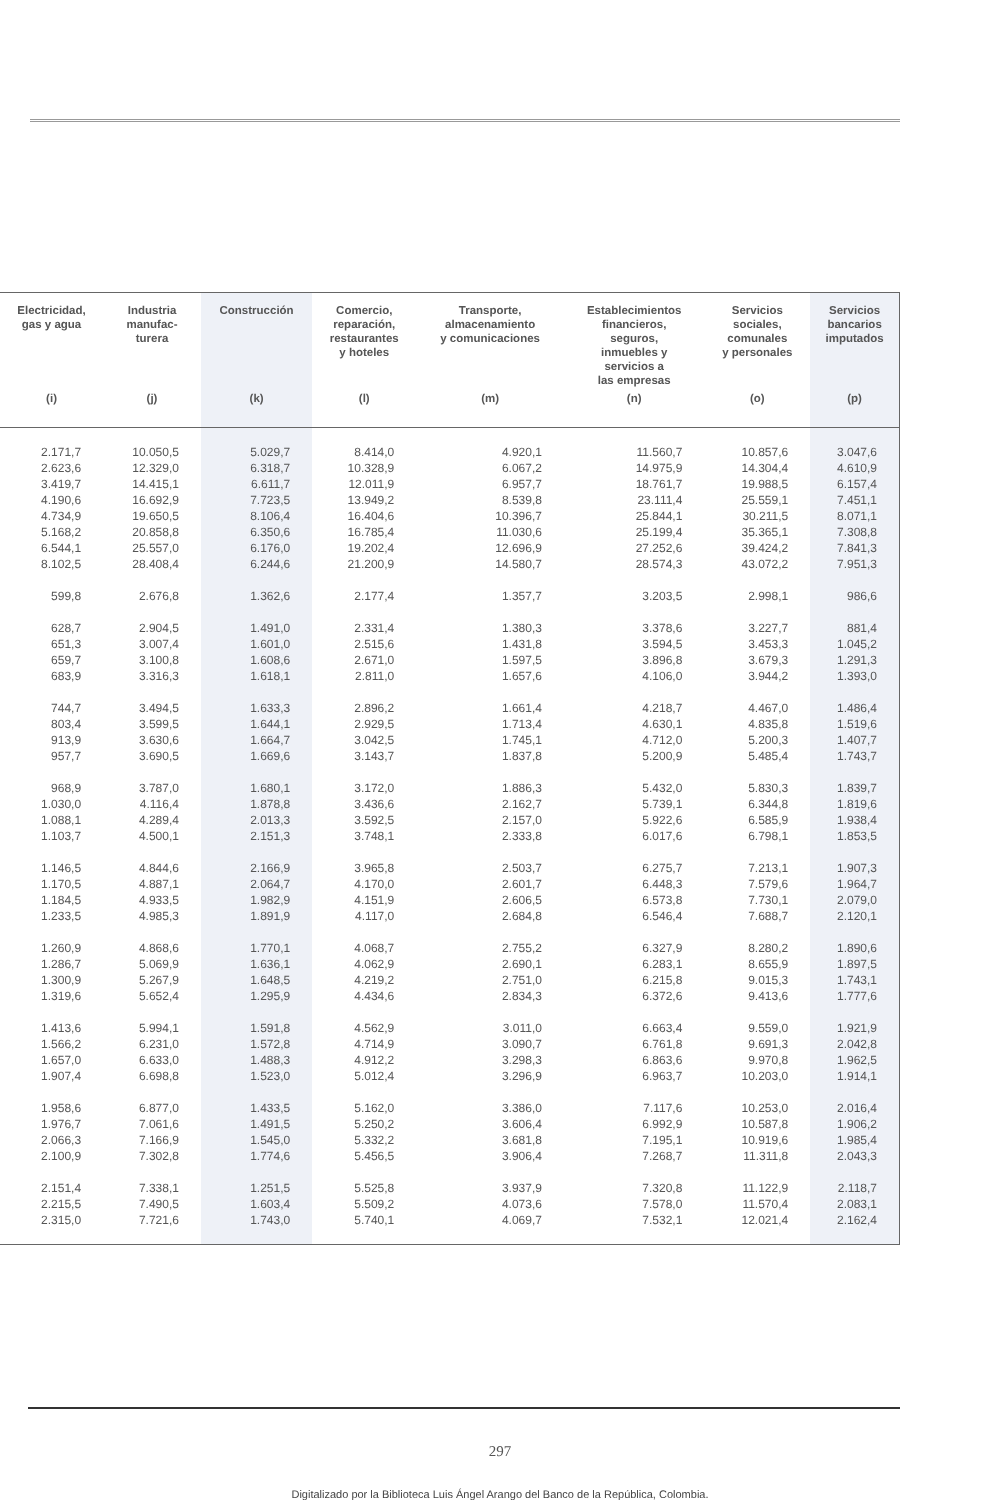| Electricidad, gas y agua | Industria manufac- turera | Construcción | Comercio, reparación, restaurantes y hoteles | Transporte, almacenamiento y comunicaciones | Establecimientos financieros, seguros, inmuebles y servicios a las empresas | Servicios sociales, comunales y personales | Servicios bancarios imputados |
| --- | --- | --- | --- | --- | --- | --- | --- |
| (i) | (j) | (k) | (l) | (m) | (n) | (o) | (p) |
| 2.171,7 | 10.050,5 | 5.029,7 | 8.414,0 | 4.920,1 | 11.560,7 | 10.857,6 | 3.047,6 |
| 2.623,6 | 12.329,0 | 6.318,7 | 10.328,9 | 6.067,2 | 14.975,9 | 14.304,4 | 4.610,9 |
| 3.419,7 | 14.415,1 | 6.611,7 | 12.011,9 | 6.957,7 | 18.761,7 | 19.988,5 | 6.157,4 |
| 4.190,6 | 16.692,9 | 7.723,5 | 13.949,2 | 8.539,8 | 23.111,4 | 25.559,1 | 7.451,1 |
| 4.734,9 | 19.650,5 | 8.106,4 | 16.404,6 | 10.396,7 | 25.844,1 | 30.211,5 | 8.071,1 |
| 5.168,2 | 20.858,8 | 6.350,6 | 16.785,4 | 11.030,6 | 25.199,4 | 35.365,1 | 7.308,8 |
| 6.544,1 | 25.557,0 | 6.176,0 | 19.202,4 | 12.696,9 | 27.252,6 | 39.424,2 | 7.841,3 |
| 8.102,5 | 28.408,4 | 6.244,6 | 21.200,9 | 14.580,7 | 28.574,3 | 43.072,2 | 7.951,3 |
| 599,8 | 2.676,8 | 1.362,6 | 2.177,4 | 1.357,7 | 3.203,5 | 2.998,1 | 986,6 |
| 628,7 | 2.904,5 | 1.491,0 | 2.331,4 | 1.380,3 | 3.378,6 | 3.227,7 | 881,4 |
| 651,3 | 3.007,4 | 1.601,0 | 2.515,6 | 1.431,8 | 3.594,5 | 3.453,3 | 1.045,2 |
| 659,7 | 3.100,8 | 1.608,6 | 2.671,0 | 1.597,5 | 3.896,8 | 3.679,3 | 1.291,3 |
| 683,9 | 3.316,3 | 1.618,1 | 2.811,0 | 1.657,6 | 4.106,0 | 3.944,2 | 1.393,0 |
| 744,7 | 3.494,5 | 1.633,3 | 2.896,2 | 1.661,4 | 4.218,7 | 4.467,0 | 1.486,4 |
| 803,4 | 3.599,5 | 1.644,1 | 2.929,5 | 1.713,4 | 4.630,1 | 4.835,8 | 1.519,6 |
| 913,9 | 3.630,6 | 1.664,7 | 3.042,5 | 1.745,1 | 4.712,0 | 5.200,3 | 1.407,7 |
| 957,7 | 3.690,5 | 1.669,6 | 3.143,7 | 1.837,8 | 5.200,9 | 5.485,4 | 1.743,7 |
| 968,9 | 3.787,0 | 1.680,1 | 3.172,0 | 1.886,3 | 5.432,0 | 5.830,3 | 1.839,7 |
| 1.030,0 | 4.116,4 | 1.878,8 | 3.436,6 | 2.162,7 | 5.739,1 | 6.344,8 | 1.819,6 |
| 1.088,1 | 4.289,4 | 2.013,3 | 3.592,5 | 2.157,0 | 5.922,6 | 6.585,9 | 1.938,4 |
| 1.103,7 | 4.500,1 | 2.151,3 | 3.748,1 | 2.333,8 | 6.017,6 | 6.798,1 | 1.853,5 |
| 1.146,5 | 4.844,6 | 2.166,9 | 3.965,8 | 2.503,7 | 6.275,7 | 7.213,1 | 1.907,3 |
| 1.170,5 | 4.887,1 | 2.064,7 | 4.170,0 | 2.601,7 | 6.448,3 | 7.579,6 | 1.964,7 |
| 1.184,5 | 4.933,5 | 1.982,9 | 4.151,9 | 2.606,5 | 6.573,8 | 7.730,1 | 2.079,0 |
| 1.233,5 | 4.985,3 | 1.891,9 | 4.117,0 | 2.684,8 | 6.546,4 | 7.688,7 | 2.120,1 |
| 1.260,9 | 4.868,6 | 1.770,1 | 4.068,7 | 2.755,2 | 6.327,9 | 8.280,2 | 1.890,6 |
| 1.286,7 | 5.069,9 | 1.636,1 | 4.062,9 | 2.690,1 | 6.283,1 | 8.655,9 | 1.897,5 |
| 1.300,9 | 5.267,9 | 1.648,5 | 4.219,2 | 2.751,0 | 6.215,8 | 9.015,3 | 1.743,1 |
| 1.319,6 | 5.652,4 | 1.295,9 | 4.434,6 | 2.834,3 | 6.372,6 | 9.413,6 | 1.777,6 |
| 1.413,6 | 5.994,1 | 1.591,8 | 4.562,9 | 3.011,0 | 6.663,4 | 9.559,0 | 1.921,9 |
| 1.566,2 | 6.231,0 | 1.572,8 | 4.714,9 | 3.090,7 | 6.761,8 | 9.691,3 | 2.042,8 |
| 1.657,0 | 6.633,0 | 1.488,3 | 4.912,2 | 3.298,3 | 6.863,6 | 9.970,8 | 1.962,5 |
| 1.907,4 | 6.698,8 | 1.523,0 | 5.012,4 | 3.296,9 | 6.963,7 | 10.203,0 | 1.914,1 |
| 1.958,6 | 6.877,0 | 1.433,5 | 5.162,0 | 3.386,0 | 7.117,6 | 10.253,0 | 2.016,4 |
| 1.976,7 | 7.061,6 | 1.491,5 | 5.250,2 | 3.606,4 | 6.992,9 | 10.587,8 | 1.906,2 |
| 2.066,3 | 7.166,9 | 1.545,0 | 5.332,2 | 3.681,8 | 7.195,1 | 10.919,6 | 1.985,4 |
| 2.100,9 | 7.302,8 | 1.774,6 | 5.456,5 | 3.906,4 | 7.268,7 | 11.311,8 | 2.043,3 |
| 2.151,4 | 7.338,1 | 1.251,5 | 5.525,8 | 3.937,9 | 7.320,8 | 11.122,9 | 2.118,7 |
| 2.215,5 | 7.490,5 | 1.603,4 | 5.509,2 | 4.073,6 | 7.578,0 | 11.570,4 | 2.083,1 |
| 2.315,0 | 7.721,6 | 1.743,0 | 5.740,1 | 4.069,7 | 7.532,1 | 12.021,4 | 2.162,4 |
297
Digitalizado por la Biblioteca Luis Ángel Arango del Banco de la República, Colombia.